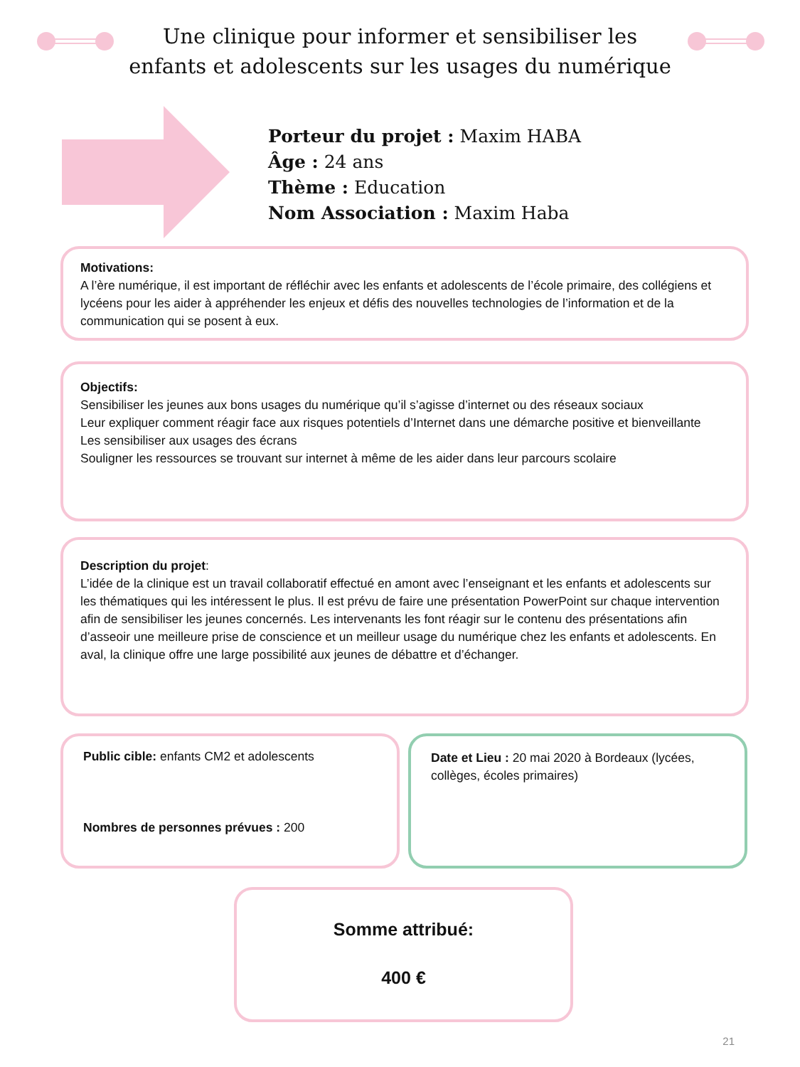Une clinique pour informer et sensibiliser les enfants et adolescents sur les usages du numérique
Porteur du projet : Maxim HABA
Âge : 24 ans
Thème : Education
Nom Association : Maxim Haba
Motivations:
A l’ère numérique, il est important de réfléchir avec les enfants et adolescents de l’école primaire, des collégiens et lycéens pour les aider à appréhender les enjeux et défis des nouvelles technologies de l’information et de la communication qui se posent à eux.
Objectifs:
Sensibiliser les jeunes aux bons usages du numérique qu’il s’agisse d’internet ou des réseaux sociaux
Leur expliquer comment réagir face aux risques potentiels d’Internet dans une démarche positive et bienveillante
Les sensibiliser aux usages des écrans
Souligner les ressources se trouvant sur internet à même de les aider dans leur parcours scolaire
Description du projet:
L’idée de la clinique est un travail collaboratif effectué en amont avec l’enseignant et les enfants et adolescents sur les thématiques qui les intéressent le plus. Il est prévu de faire une présentation PowerPoint sur chaque intervention afin de sensibiliser les jeunes concernés. Les intervenants les font réagir sur le contenu des présentations afin d’asseoir une meilleure prise de conscience et un meilleur usage du numérique chez les enfants et adolescents. En aval, la clinique offre une large possibilité aux jeunes de débattre et d’échanger.
Public cible: enfants CM2 et adolescents
Nombres de personnes prévues : 200
Date et Lieu : 20 mai 2020 à Bordeaux (lycées, collèges, écoles primaires)
Somme attribué:
400 €
21